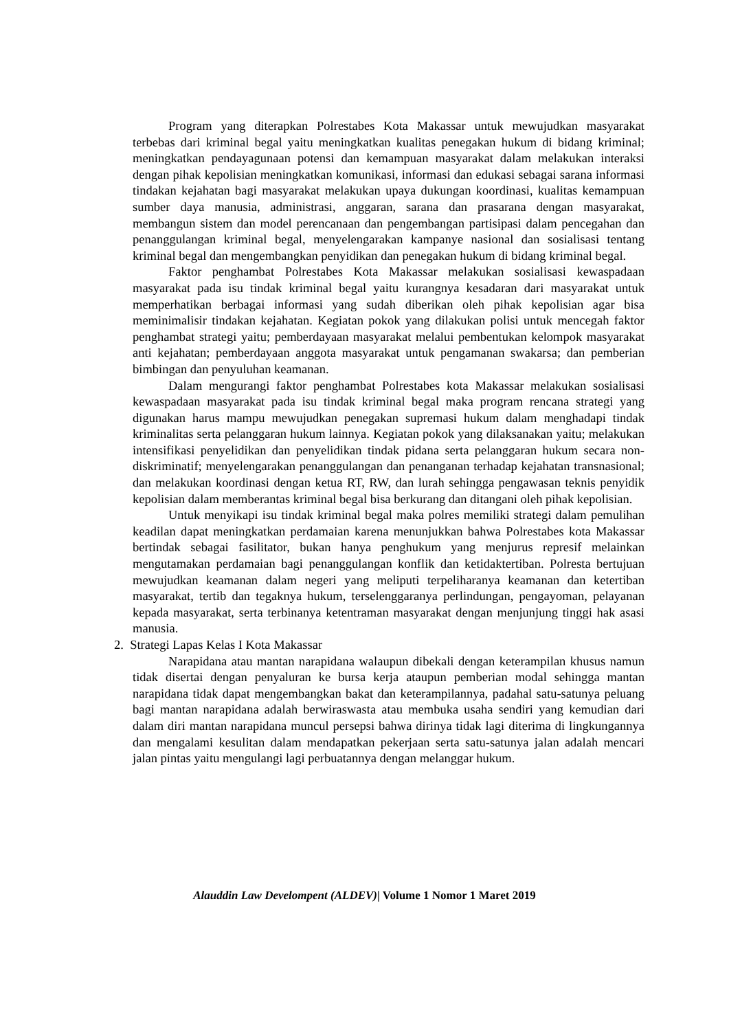Program yang diterapkan Polrestabes Kota Makassar untuk mewujudkan masyarakat terbebas dari kriminal begal yaitu meningkatkan kualitas penegakan hukum di bidang kriminal; meningkatkan pendayagunaan potensi dan kemampuan masyarakat dalam melakukan interaksi dengan pihak kepolisian meningkatkan komunikasi, informasi dan edukasi sebagai sarana informasi tindakan kejahatan bagi masyarakat melakukan upaya dukungan koordinasi, kualitas kemampuan sumber daya manusia, administrasi, anggaran, sarana dan prasarana dengan masyarakat, membangun sistem dan model perencanaan dan pengembangan partisipasi dalam pencegahan dan penanggulangan kriminal begal, menyelengarakan kampanye nasional dan sosialisasi tentang kriminal begal dan mengembangkan penyidikan dan penegakan hukum di bidang kriminal begal.
Faktor penghambat Polrestabes Kota Makassar melakukan sosialisasi kewaspadaan masyarakat pada isu tindak kriminal begal yaitu kurangnya kesadaran dari masyarakat untuk memperhatikan berbagai informasi yang sudah diberikan oleh pihak kepolisian agar bisa meminimalisir tindakan kejahatan. Kegiatan pokok yang dilakukan polisi untuk mencegah faktor penghambat strategi yaitu; pemberdayaan masyarakat melalui pembentukan kelompok masyarakat anti kejahatan; pemberdayaan anggota masyarakat untuk pengamanan swakarsa; dan pemberian bimbingan dan penyuluhan keamanan.
Dalam mengurangi faktor penghambat Polrestabes kota Makassar melakukan sosialisasi kewaspadaan masyarakat pada isu tindak kriminal begal maka program rencana strategi yang digunakan harus mampu mewujudkan penegakan supremasi hukum dalam menghadapi tindak kriminalitas serta pelanggaran hukum lainnya. Kegiatan pokok yang dilaksanakan yaitu; melakukan intensifikasi penyelidikan dan penyelidikan tindak pidana serta pelanggaran hukum secara non-diskriminatif; menyelengarakan penanggulangan dan penanganan terhadap kejahatan transnasional; dan melakukan koordinasi dengan ketua RT, RW, dan lurah sehingga pengawasan teknis penyidik kepolisian dalam memberantas kriminal begal bisa berkurang dan ditangani oleh pihak kepolisian.
Untuk menyikapi isu tindak kriminal begal maka polres memiliki strategi dalam pemulihan keadilan dapat meningkatkan perdamaian karena menunjukkan bahwa Polrestabes kota Makassar bertindak sebagai fasilitator, bukan hanya penghukum yang menjurus represif melainkan mengutamakan perdamaian bagi penanggulangan konflik dan ketidaktertiban. Polresta bertujuan mewujudkan keamanan dalam negeri yang meliputi terpeliharanya keamanan dan ketertiban masyarakat, tertib dan tegaknya hukum, terselenggaranya perlindungan, pengayoman, pelayanan kepada masyarakat, serta terbinanya ketentraman masyarakat dengan menjunjung tinggi hak asasi manusia.
2. Strategi Lapas Kelas I Kota Makassar
Narapidana atau mantan narapidana walaupun dibekali dengan keterampilan khusus namun tidak disertai dengan penyaluran ke bursa kerja ataupun pemberian modal sehingga mantan narapidana tidak dapat mengembangkan bakat dan keterampilannya, padahal satu-satunya peluang bagi mantan narapidana adalah berwiraswasta atau membuka usaha sendiri yang kemudian dari dalam diri mantan narapidana muncul persepsi bahwa dirinya tidak lagi diterima di lingkungannya dan mengalami kesulitan dalam mendapatkan pekerjaan serta satu-satunya jalan adalah mencari jalan pintas yaitu mengulangi lagi perbuatannya dengan melanggar hukum.
Alauddin Law Develompent (ALDEV)| Volume 1 Nomor 1 Maret 2019